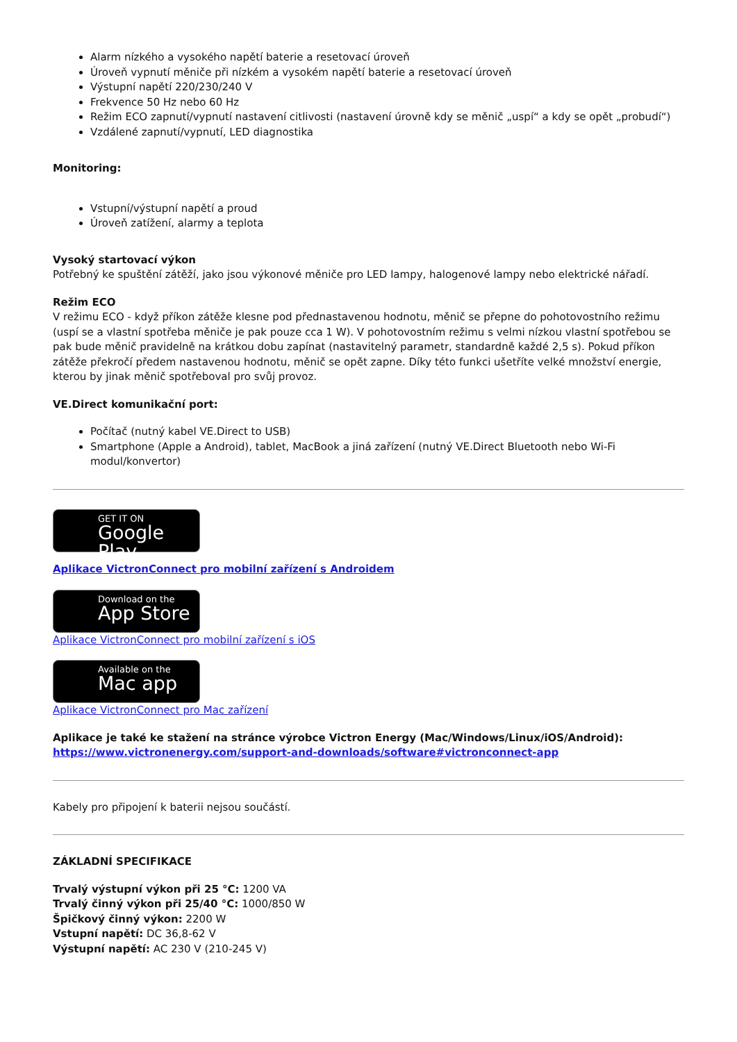Alarm nízkého a vysokého napětí baterie a resetovací úroveň
Úroveň vypnutí měniče při nízkém a vysokém napětí baterie a resetovací úroveň
Výstupní napětí 220/230/240 V
Frekvence 50 Hz nebo 60 Hz
Režim ECO zapnutí/vypnutí nastavení citlivosti (nastavení úrovně kdy se měnič „uspí“ a kdy se opět „probudí“)
Vzdálené zapnutí/vypnutí, LED diagnostika
Monitoring:
Vstupní/výstupní napětí a proud
Úroveň zatížení, alarmy a teplota
Vysoký startovací výkon
Potřebný ke spuštění zátěží, jako jsou výkonové měniče pro LED lampy, halogenové lampy nebo elektrické nářadí.
Režim ECO
V režimu ECO - když příkon zátěže klesne pod přednastavenou hodnotu, měnič se přepne do pohotovostního režimu (uspí se a vlastní spotřeba měniče je pak pouze cca 1 W). V pohotovostním režimu s velmi nízkou vlastní spotřebou se pak bude měnič pravidelně na krátkou dobu zapínat (nastavitelný parametr, standardně každé 2,5 s). Pokud příkon zátěže překročí předem nastavenou hodnotu, měnič se opět zapne. Díky této funkci ušetříte velké množství energie, kterou by jinak měnič spotřeboval pro svůj provoz.
VE.Direct komunikační port:
Počítač (nutný kabel VE.Direct to USB)
Smartphone (Apple a Android), tablet, MacBook a jiná zařízení (nutný VE.Direct Bluetooth nebo Wi-Fi modul/konvertor)
GET IT ON
Google Play
Aplikace VictronConnect pro mobilní zařízení s Androidem
Download on the
App Store
Aplikace VictronConnect pro mobilní zařízení s iOS
Available on the
Mac app
Aplikace VictronConnect pro Mac zařízení
Aplikace je také ke stažení na stránce výrobce Victron Energy (Mac/Windows/Linux/iOS/Android):
https://www.victronenergy.com/support-and-downloads/software#victronconnect-app
Kabely pro připojení k baterii nejsou součástí.
ZÁKLADNÍ SPECIFIKACE
Trvalý výstupní výkon při 25 °C: 1200 VA
Trvalý činný výkon při 25/40 °C: 1000/850 W
Špičkový činný výkon: 2200 W
Vstupní napětí: DC 36,8-62 V
Výstupní napětí: AC 230 V (210-245 V)